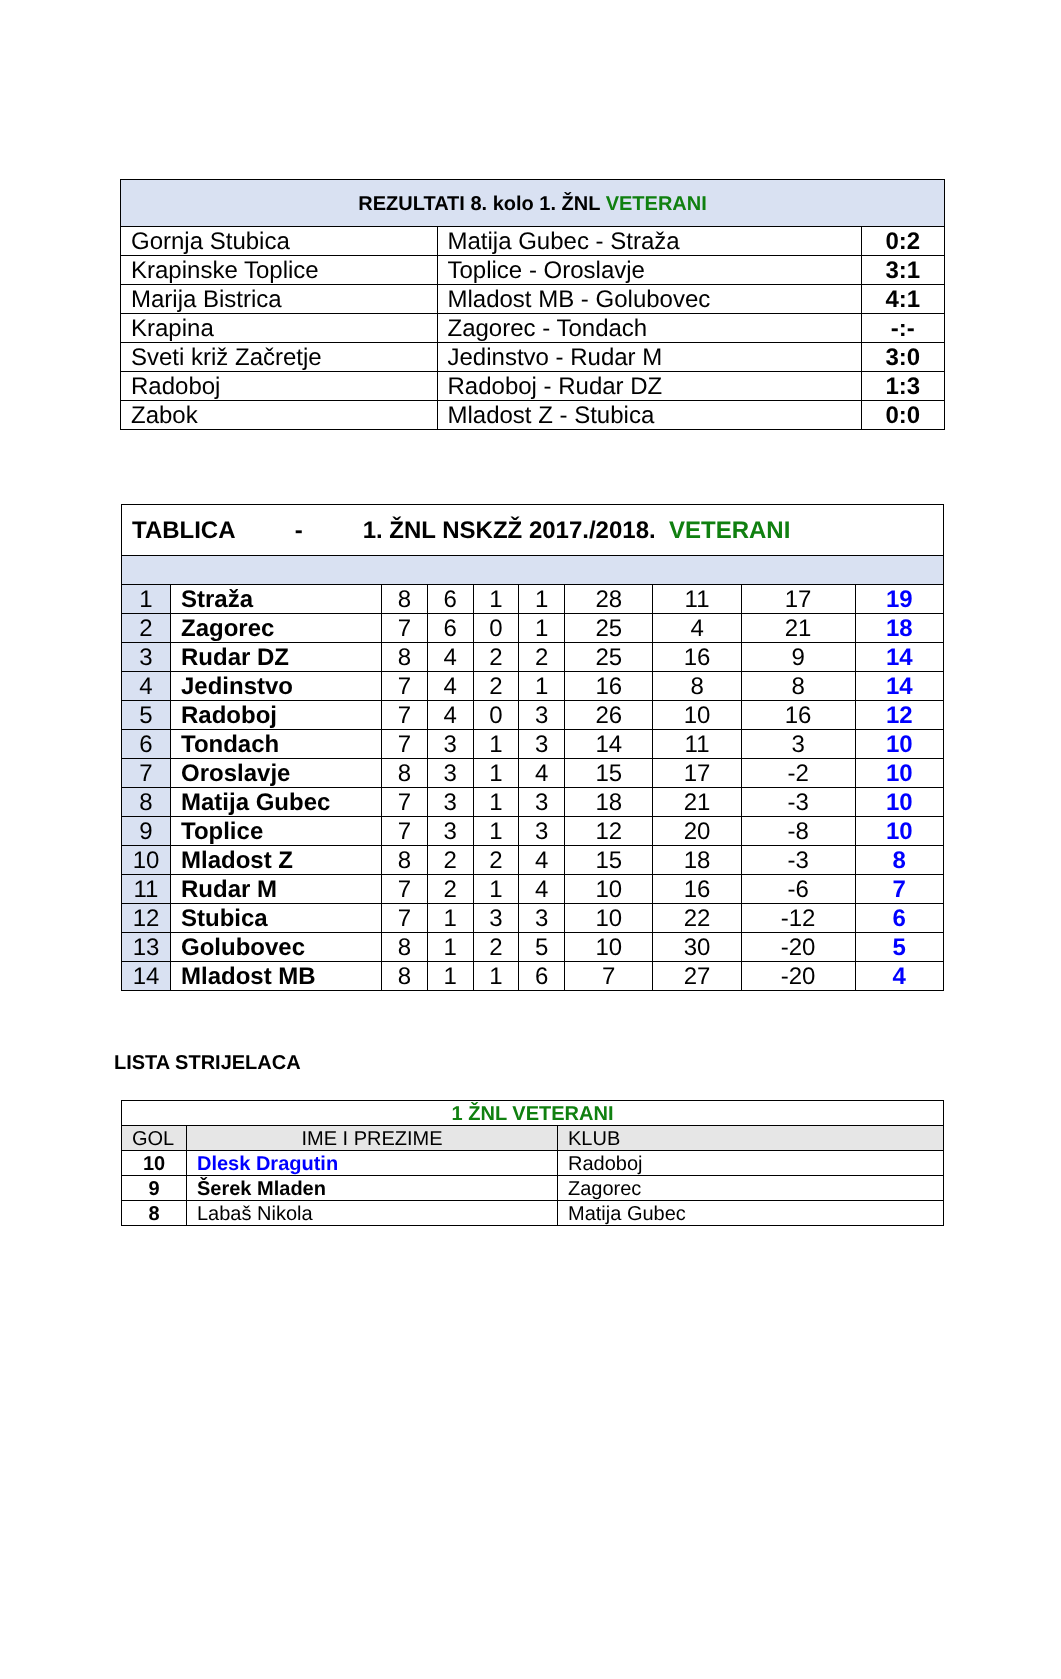| REZULTATI 8. kolo 1. ŽNL VETERANI | | |
| --- | --- | --- |
| Gornja Stubica | Matija Gubec - Straža | 0:2 |
| Krapinske Toplice | Toplice - Oroslavje | 3:1 |
| Marija Bistrica | Mladost MB - Golubovec | 4:1 |
| Krapina | Zagorec - Tondach | -:- |
| Sveti križ Začretje | Jedinstvo - Rudar M | 3:0 |
| Radoboj | Radoboj - Rudar DZ | 1:3 |
| Zabok | Mladost Z - Stubica | 0:0 |
| TABLICA - 1. ŽNL NSKZŽ 2017./2018. VETERANI | | | | | | | | | |
| 1 | Straža | 8 | 6 | 1 | 1 | 28 | 11 | 17 | 19 |
| 2 | Zagorec | 7 | 6 | 0 | 1 | 25 | 4 | 21 | 18 |
| 3 | Rudar DZ | 8 | 4 | 2 | 2 | 25 | 16 | 9 | 14 |
| 4 | Jedinstvo | 7 | 4 | 2 | 1 | 16 | 8 | 8 | 14 |
| 5 | Radoboj | 7 | 4 | 0 | 3 | 26 | 10 | 16 | 12 |
| 6 | Tondach | 7 | 3 | 1 | 3 | 14 | 11 | 3 | 10 |
| 7 | Oroslavje | 8 | 3 | 1 | 4 | 15 | 17 | -2 | 10 |
| 8 | Matija Gubec | 7 | 3 | 1 | 3 | 18 | 21 | -3 | 10 |
| 9 | Toplice | 7 | 3 | 1 | 3 | 12 | 20 | -8 | 10 |
| 10 | Mladost Z | 8 | 2 | 2 | 4 | 15 | 18 | -3 | 8 |
| 11 | Rudar M | 7 | 2 | 1 | 4 | 10 | 16 | -6 | 7 |
| 12 | Stubica | 7 | 1 | 3 | 3 | 10 | 22 | -12 | 6 |
| 13 | Golubovec | 8 | 1 | 2 | 5 | 10 | 30 | -20 | 5 |
| 14 | Mladost MB | 8 | 1 | 1 | 6 | 7 | 27 | -20 | 4 |
LISTA STRIJELACA
| 1 ŽNL VETERANI | | |
| GOL | IME I PREZIME | KLUB |
| 10 | Dlesk Dragutin | Radoboj |
| 9 | Šerek Mladen | Zagorec |
| 8 | Labaš Nikola | Matija Gubec |